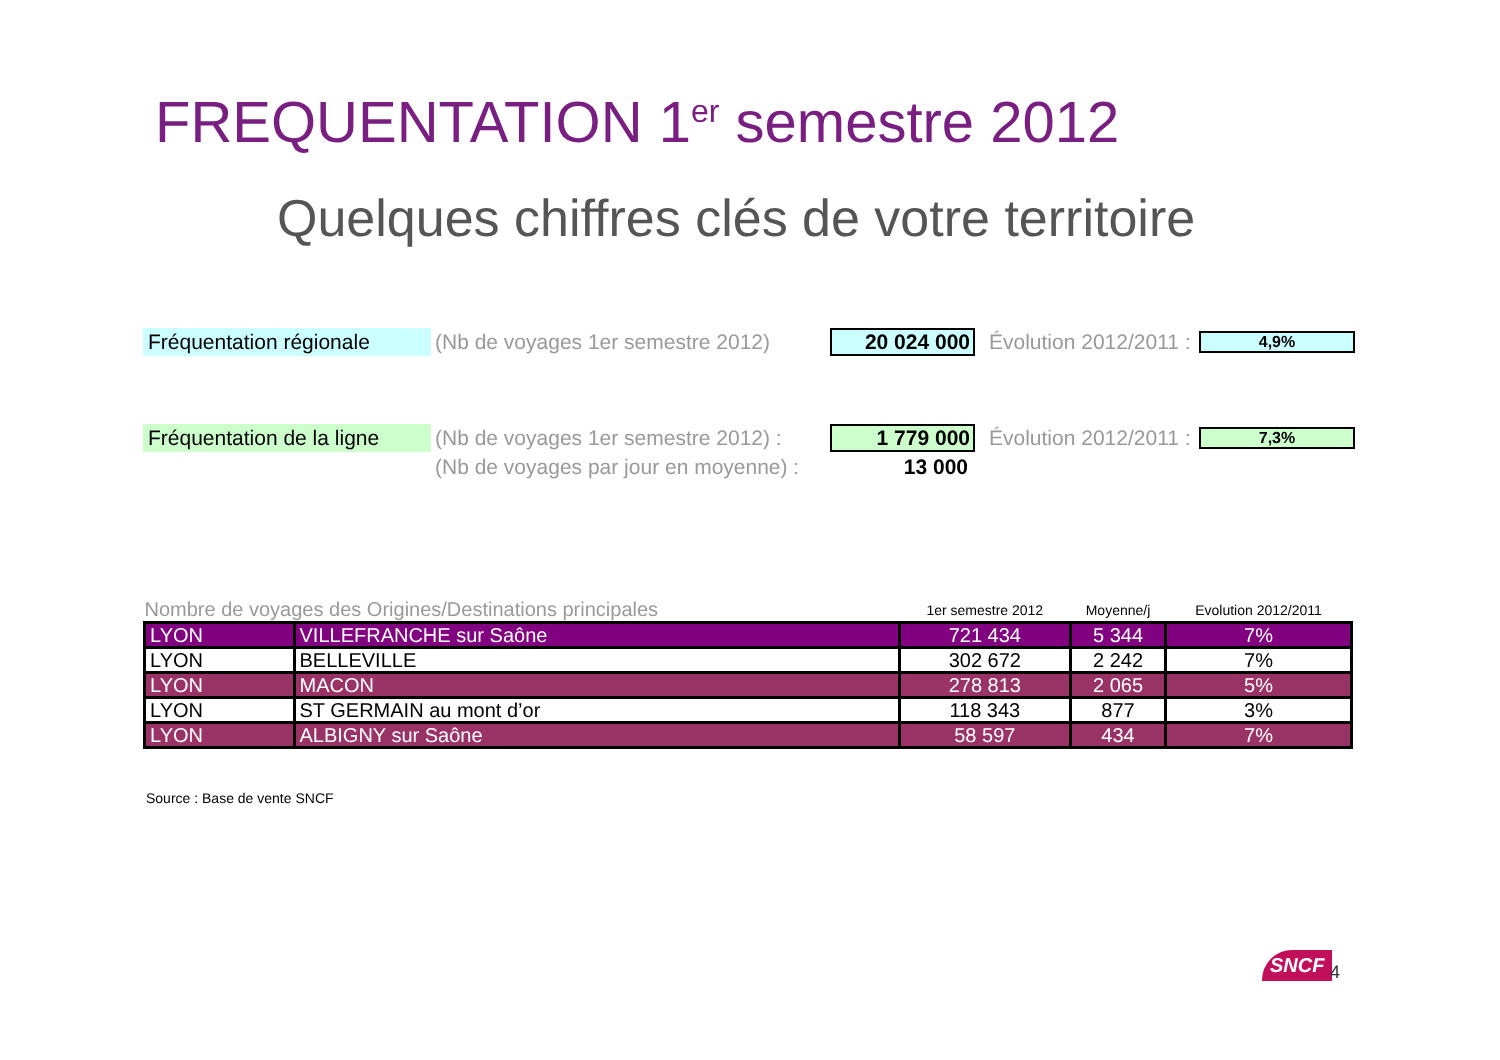FREQUENTATION 1<sup>er</sup> semestre 2012
Quelques chiffres clés de votre territoire
Fréquentation régionale
(Nb de voyages 1er semestre 2012)
20 024 000
Évolution 2012/2011 :
4,9%
Fréquentation de la ligne
(Nb de voyages 1er semestre 2012) :
1 779 000
Évolution 2012/2011 :
7,3%
(Nb de voyages par jour en moyenne) :
13 000
| Nombre de voyages des Origines/Destinations principales | | 1er semestre 2012 | Moyenne/j | Evolution 2012/2011 |
| --- | --- | --- | --- | --- |
| LYON | VILLEFRANCHE sur Saône | 721 434 | 5 344 | 7% |
| LYON | BELLEVILLE | 302 672 | 2 242 | 7% |
| LYON | MACON | 278 813 | 2 065 | 5% |
| LYON | ST GERMAIN au mont d’or | 118 343 | 877 | 3% |
| LYON | ALBIGNY sur Saône | 58 597 | 434 | 7% |
Source : Base de vente SNCF
SNCF 4